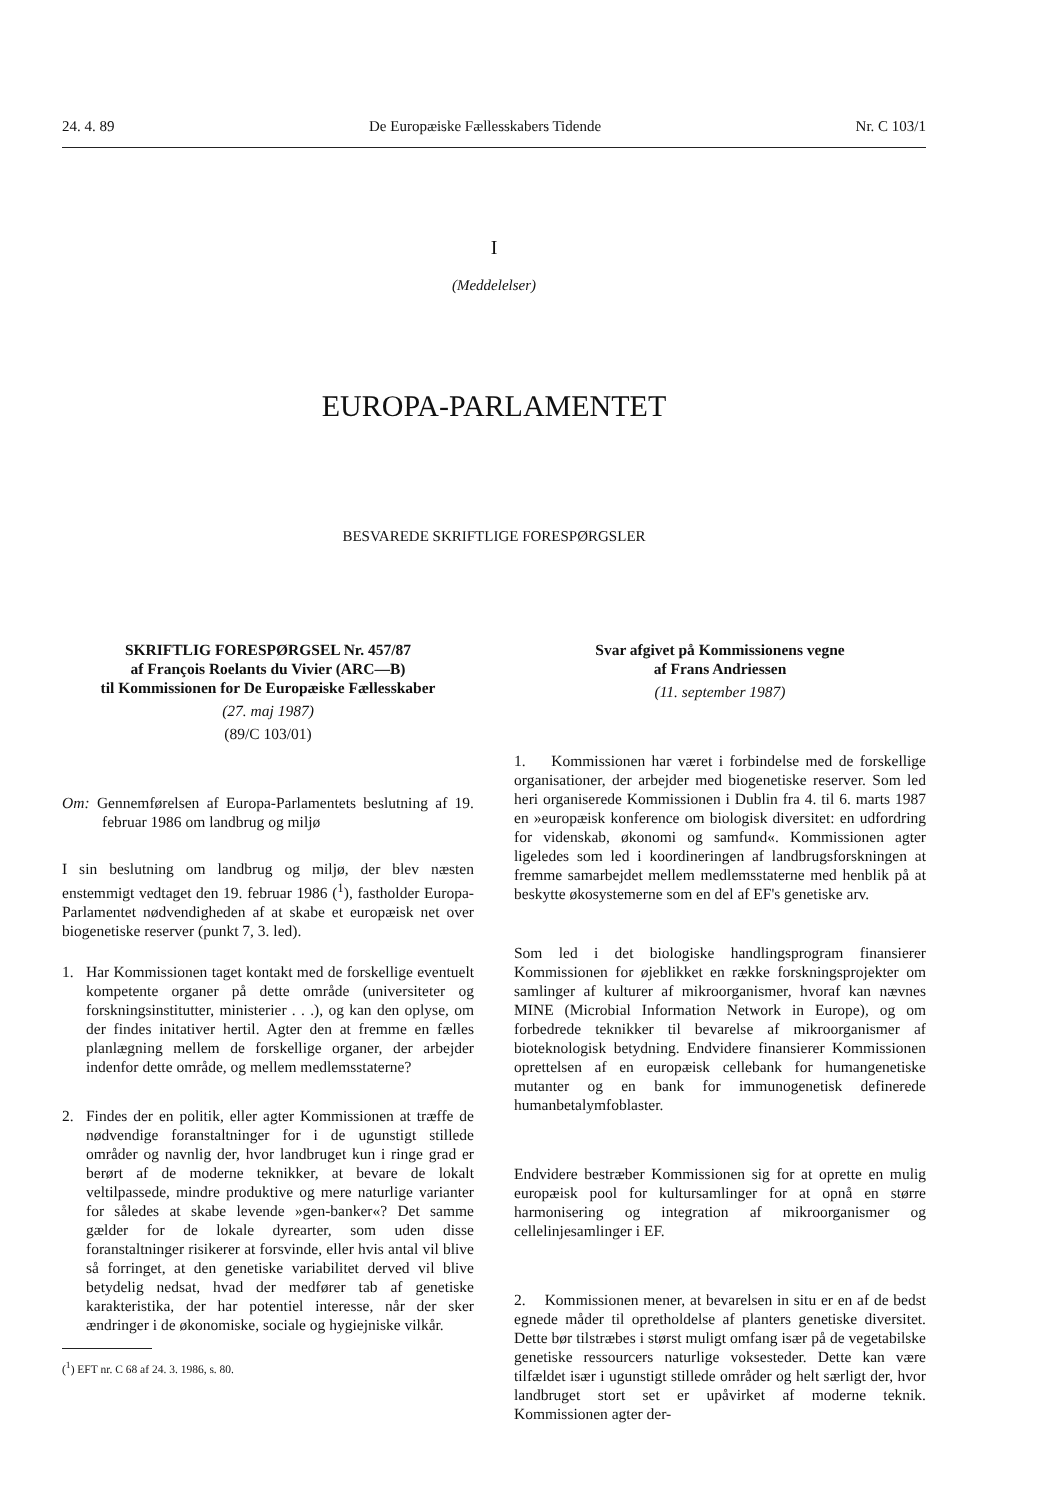24. 4. 89 De Europæiske Fællesskabers Tidende Nr. C 103/1
I
(Meddelelser)
EUROPA-PARLAMENTET
BESVAREDE SKRIFTLIGE FORESPØRGSLER
SKRIFTLIG FORESPØRGSEL Nr. 457/87
af François Roelants du Vivier (ARC—B)
til Kommissionen for De Europæiske Fællesskaber
(27. maj 1987)
(89/C 103/01)
Om: Gennemførelsen af Europa-Parlamentets beslutning af 19. februar 1986 om landbrug og miljø
I sin beslutning om landbrug og miljø, der blev næsten enstemmigt vedtaget den 19. februar 1986 (<sup>1</sup>), fastholder Europa-Parlamentet nødvendigheden af at skabe et europæisk net over biogenetiske reserver (punkt 7, 3. led).
1. Har Kommissionen taget kontakt med de forskellige eventuelt kompetente organer på dette område (universiteter og forskningsinstitutter, ministerier . . .), og kan den oplyse, om der findes initativer hertil. Agter den at fremme en fælles planlægning mellem de forskellige organer, der arbejder indenfor dette område, og mellem medlemsstaterne?
2. Findes der en politik, eller agter Kommissionen at træffe de nødvendige foranstaltninger for i de ugunstigt stillede områder og navnlig der, hvor landbruget kun i ringe grad er berørt af de moderne teknikker, at bevare de lokalt veltilpassede, mindre produktive og mere naturlige varianter for således at skabe levende »gen-banker«? Det samme gælder for de lokale dyrearter, som uden disse foranstaltninger risikerer at forsvinde, eller hvis antal vil blive så forringet, at den genetiske variabilitet derved vil blive betydelig nedsat, hvad der medfører tab af genetiske karakteristika, der har potentiel interesse, når der sker ændringer i de økonomiske, sociale og hygiejniske vilkår.
(<sup>1</sup>) EFT nr. C 68 af 24. 3. 1986, s. 80.
Svar afgivet på Kommissionens vegne
af Frans Andriessen
(11. september 1987)
1. Kommissionen har været i forbindelse med de forskellige organisationer, der arbejder med biogenetiske reserver. Som led heri organiserede Kommissionen i Dublin fra 4. til 6. marts 1987 en »europæisk konference om biologisk diversitet: en udfordring for videnskab, økonomi og samfund«. Kommissionen agter ligeledes som led i koordineringen af landbrugsforskningen at fremme samarbejdet mellem medlemsstaterne med henblik på at beskytte økosystemerne som en del af EF's genetiske arv.
Som led i det biologiske handlingsprogram finansierer Kommissionen for øjeblikket en række forskningsprojekter om samlinger af kulturer af mikroorganismer, hvoraf kan nævnes MINE (Microbial Information Network in Europe), og om forbedrede teknikker til bevarelse af mikroorganismer af bioteknologisk betydning. Endvidere finansierer Kommissionen oprettelsen af en europæisk cellebank for humangenetiske mutanter og en bank for immunogenetisk definerede humanbetalymfoblaster.
Endvidere bestræber Kommissionen sig for at oprette en mulig europæisk pool for kultursamlinger for at opnå en større harmonisering og integration af mikroorganismer og cellelinjesamlinger i EF.
2. Kommissionen mener, at bevarelsen in situ er en af de bedst egnede måder til opretholdelse af planters genetiske diversitet. Dette bør tilstræbes i størst muligt omfang især på de vegetabilske genetiske ressourcers naturlige voksesteder. Dette kan være tilfældet især i ugunstigt stillede områder og helt særligt der, hvor landbruget stort set er upåvirket af moderne teknik. Kommissionen agter der-